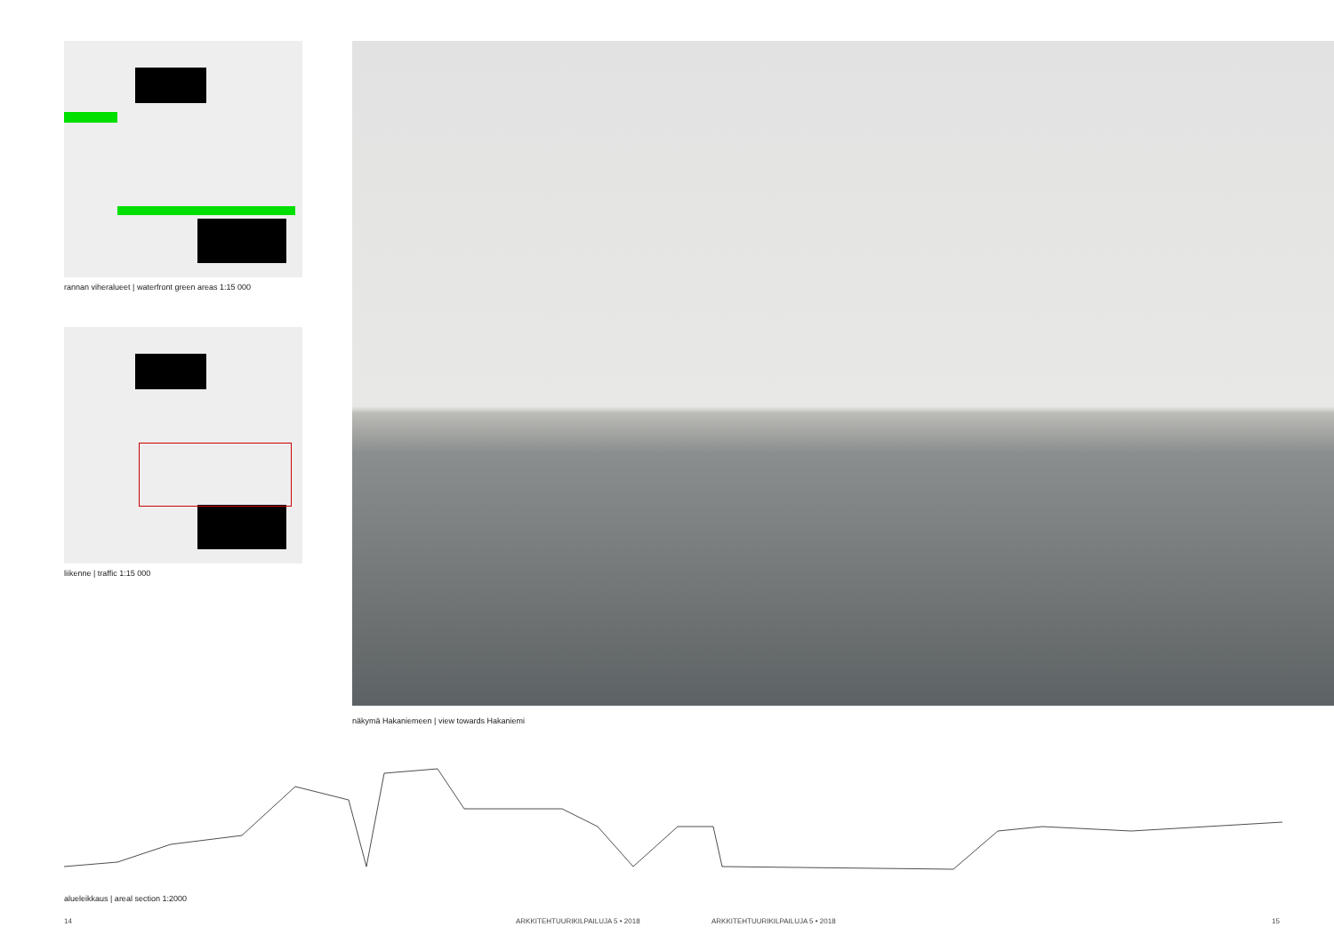rannan viheralueet | waterfront green areas 1:15 000
liikenne | traffic 1:15 000
näkymä Hakaniemeen | view towards Hakaniemi
alueleikkaus | areal section 1:2000
14
ARKKITEHTUURIKILPAILUJA 5 • 2018
ARKKITEHTUURIKILPAILUJA 5 • 2018
15